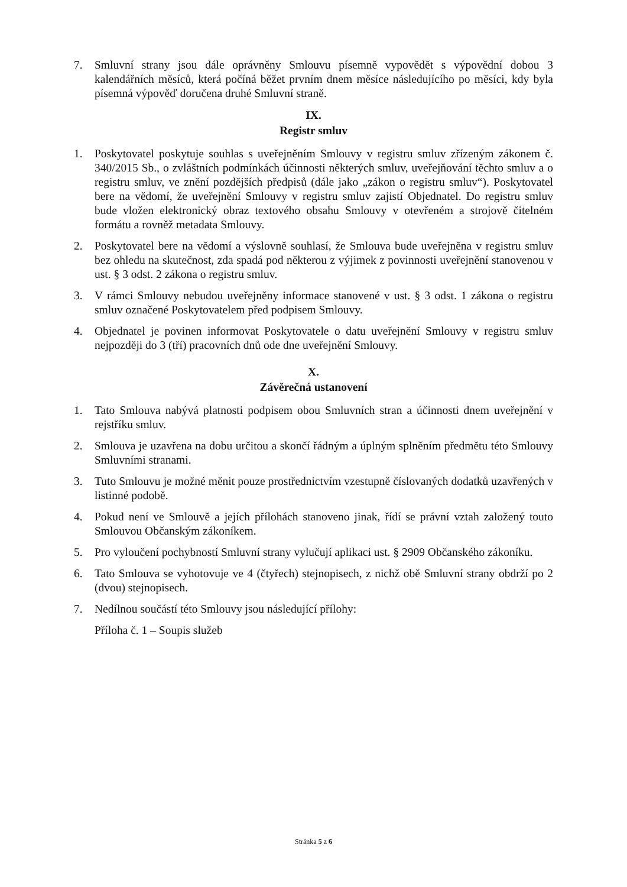7. Smluvní strany jsou dále oprávněny Smlouvu písemně vypovědět s výpovědní dobou 3 kalendářních měsíců, která počíná běžet prvním dnem měsíce následujícího po měsíci, kdy byla písemná výpověď doručena druhé Smluvní straně.
IX.
Registr smluv
1. Poskytovatel poskytuje souhlas s uveřejněním Smlouvy v registru smluv zřízeným zákonem č. 340/2015 Sb., o zvláštních podmínkách účinnosti některých smluv, uveřejňování těchto smluv a o registru smluv, ve znění pozdějších předpisů (dále jako „zákon o registru smluv“). Poskytovatel bere na vědomí, že uveřejnění Smlouvy v registru smluv zajistí Objednatel. Do registru smluv bude vložen elektronický obraz textového obsahu Smlouvy v otevřeném a strojově čitelném formátu a rovněž metadata Smlouvy.
2. Poskytovatel bere na vědomí a výslovně souhlasí, že Smlouva bude uveřejněna v registru smluv bez ohledu na skutečnost, zda spadá pod některou z výjimek z povinnosti uveřejnění stanovenou v ust. § 3 odst. 2 zákona o registru smluv.
3. V rámci Smlouvy nebudou uveřejněny informace stanovené v ust. § 3 odst. 1 zákona o registru smluv označené Poskytovatelem před podpisem Smlouvy.
4. Objednatel je povinen informovat Poskytovatele o datu uveřejnění Smlouvy v registru smluv nejpozději do 3 (tří) pracovních dnů ode dne uveřejnění Smlouvy.
X.
Závěrečná ustanovení
1. Tato Smlouva nabývá platnosti podpisem obou Smluvních stran a účinnosti dnem uveřejnění v rejstříku smluv.
2. Smlouva je uzavřena na dobu určitou a skončí řádným a úplným splněním předmětu této Smlouvy Smluvními stranami.
3. Tuto Smlouvu je možné měnit pouze prostřednictvím vzestupně číslovaných dodatků uzavřených v listinné podobě.
4. Pokud není ve Smlouvě a jejích přílohách stanoveno jinak, řídí se právní vztah založený touto Smlouvou Občanským zákoníkem.
5. Pro vyloučení pochybností Smluvní strany vylučují aplikaci ust. § 2909 Občanského zákoníku.
6. Tato Smlouva se vyhotovuje ve 4 (čtyřech) stejnopisech, z nichž obě Smluvní strany obdrží po 2 (dvou) stejnopisech.
7. Nedílnou součástí této Smlouvy jsou následující přílohy:
Příloha č. 1 – Soupis služeb
Stránka 5 z 6